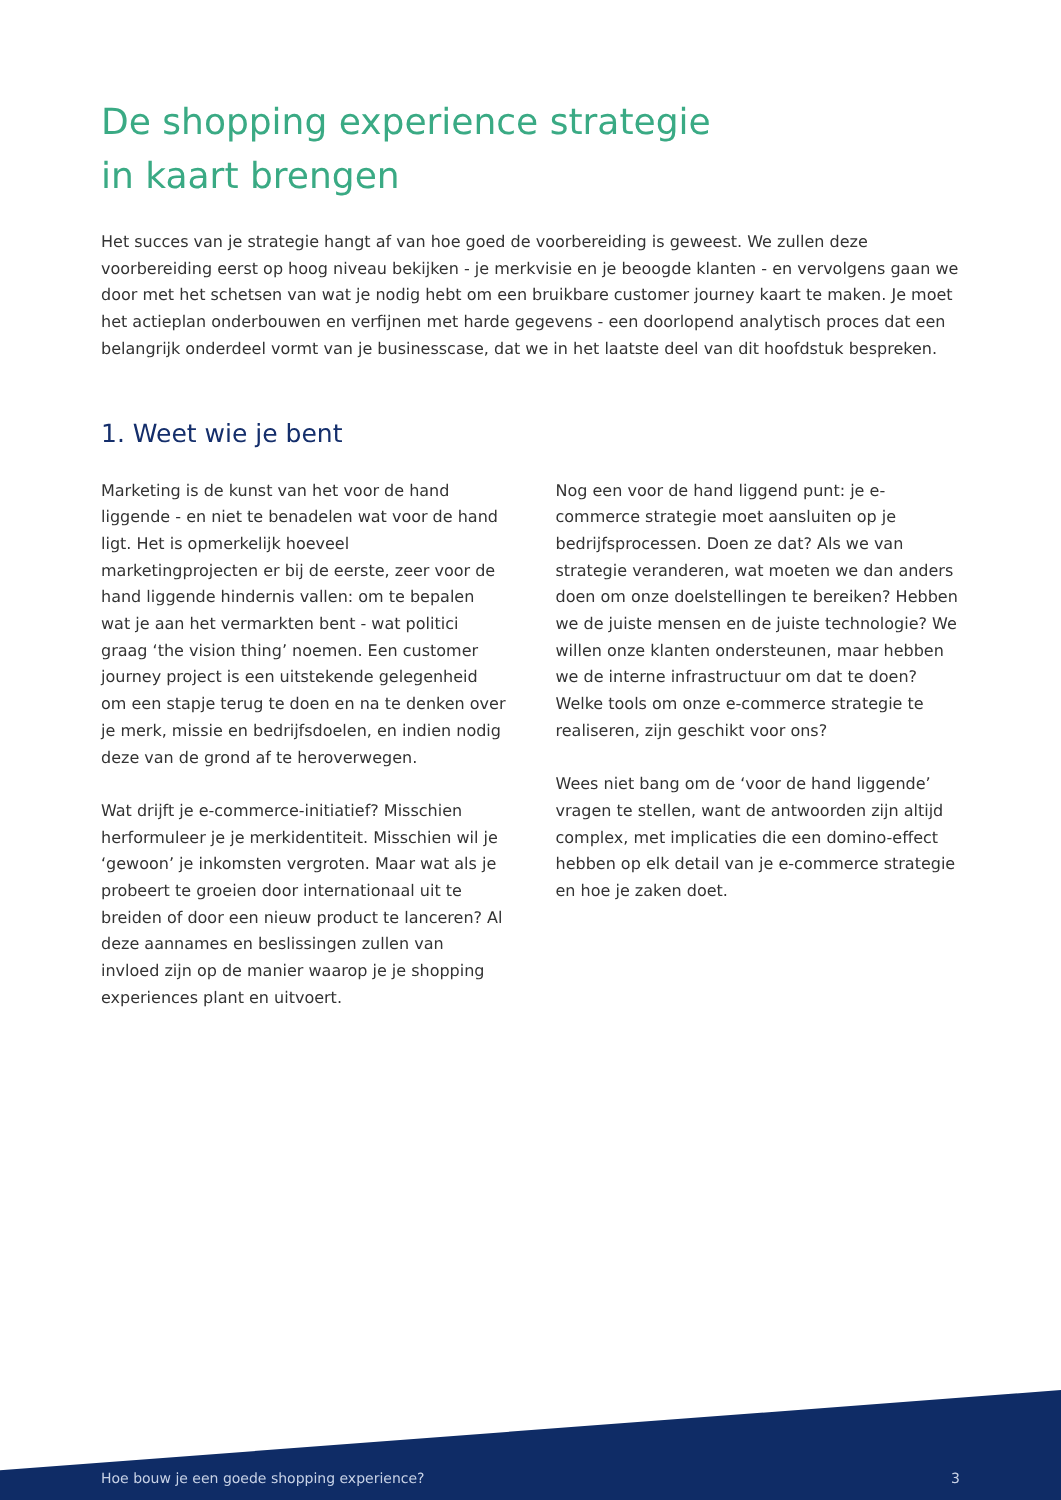De shopping experience strategie
in kaart brengen
Het succes van je strategie hangt af van hoe goed de voorbereiding is geweest. We zullen deze voorbereiding eerst op hoog niveau bekijken - je merkvisie en je beoogde klanten - en vervolgens gaan we door met het schetsen van wat je nodig hebt om een bruikbare customer journey kaart te maken. Je moet het actieplan onderbouwen en verfijnen met harde gegevens - een doorlopend analytisch proces dat een belangrijk onderdeel vormt van je businesscase, dat we in het laatste deel van dit hoofdstuk bespreken.
1. Weet wie je bent
Marketing is de kunst van het voor de hand liggende - en niet te benadelen wat voor de hand ligt. Het is opmerkelijk hoeveel marketingprojecten er bij de eerste, zeer voor de hand liggende hindernis vallen: om te bepalen wat je aan het vermarkten bent - wat politici graag ‘the vision thing’ noemen. Een customer journey project is een uitstekende gelegenheid om een stapje terug te doen en na te denken over je merk, missie en bedrijfsdoelen, en indien nodig deze van de grond af te heroverwegen.
Wat drijft je e-commerce-initiatief? Misschien herformuleer je je merkidentiteit. Misschien wil je ‘gewoon’ je inkomsten vergroten. Maar wat als je probeert te groeien door internationaal uit te breiden of door een nieuw product te lanceren? Al deze aannames en beslissingen zullen van invloed zijn op de manier waarop je je shopping experiences plant en uitvoert.
Nog een voor de hand liggend punt: je e-commerce strategie moet aansluiten op je bedrijfsprocessen. Doen ze dat? Als we van strategie veranderen, wat moeten we dan anders doen om onze doelstellingen te bereiken? Hebben we de juiste mensen en de juiste technologie? We willen onze klanten ondersteunen, maar hebben we de interne infrastructuur om dat te doen? Welke tools om onze e-commerce strategie te realiseren, zijn geschikt voor ons?
Wees niet bang om de ‘voor de hand liggende’ vragen te stellen, want de antwoorden zijn altijd complex, met implicaties die een domino-effect hebben op elk detail van je e-commerce strategie en hoe je zaken doet.
Hoe bouw je een goede shopping experience? 3